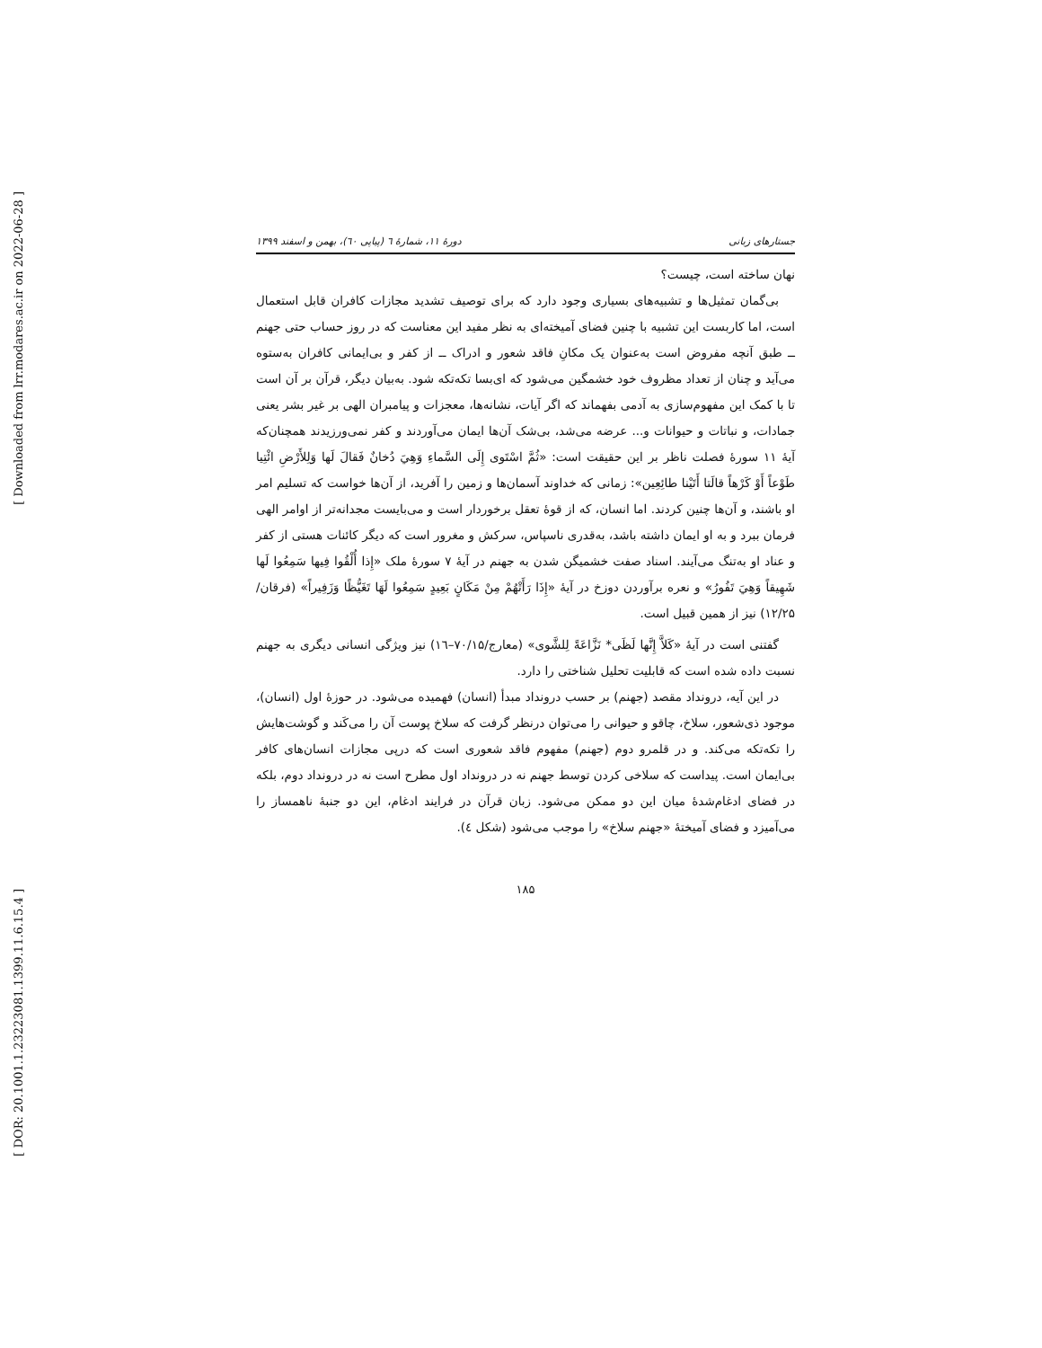[ Downloaded from lrr.modares.ac.ir on 2022-06-28 ]
[ DOR: 20.1001.1.23223081.1399.11.6.15.4 ]
جستارهای زبانی دورهٔ ۱۱، شمارهٔ ٦ (پیاپی ٦٠)، بهمن و اسفند ۱۳۹۹
نهان ساخته است، چیست؟
بی‌گمان تمثیل‌ها و تشبیه‌های بسیاری وجود دارد که برای توصیف تشدید مجازات کافران قابل استعمال است، اما کاربست این تشبیه با چنین فضای آمیخته‌ای به نظر مفید این معناست که در روز حساب حتی جهنم ــ طبق آنچه مفروض است به‌عنوان یک مکانِ فاقد شعور و ادراک ــ از کفر و بی‌ایمانی کافران به‌ستوه می‌آید و چنان از تعداد مظروف خود خشمگین می‌شود که ای‌بسا تکه‌تکه شود. به‌بیان دیگر، قرآن بر آن است تا با کمک این مفهوم‌سازی به آدمی بفهماند که اگر آیات، نشانه‌ها، معجزات و پیامبران الهی بر غیر بشر یعنی جمادات، و نباتات و حیوانات و... عرضه می‌شد، بی‌شک آن‌ها ایمان می‌آوردند و کفر نمی‌ورزیدند همچنان‌که آیهٔ ۱۱ سورهٔ فصلت ناظر بر این حقیقت است: «ثُمَّ اسْتَوى إِلَى السَّماءِ وَهِيَ دُخانٌ فَقالَ لَها وَلِلأَرْضِ ائْتِيا طَوْعاً أَوْ كَرْهاً قالَتا أَتَيْنا طائِعِين»: زمانی که خداوند آسمان‌ها و زمین را آفرید، از آن‌ها خواست که تسلیم امر او باشند، و آن‌ها چنین کردند. اما انسان، که از قوهٔ تعقل برخوردار است و می‌بایست مجدانه‌تر از اوامر الهی فرمان ببرد و به او ایمان داشته باشد، به‌قدری ناسپاس، سرکش و مغرور است که دیگر کائنات هستی از کفر و عناد او به‌تنگ می‌آیند. اسناد صفت خشمیگن شدن به جهنم در آیهٔ ۷ سورهٔ ملک «إِذا أُلْقُوا فِيها سَمِعُوا لَها شَهِيقاً وَهِيَ تَفُورُ» و نعره برآوردن دوزخ در آیهٔ «إِذَا رَأَتْهُمْ مِنْ مَكَانٍ بَعِيدٍ سَمِعُوا لَهَا تَغَيُّظًا وَزَفِيراً» (فرقان/۱۲/۲۵) نیز از همین قبیل است.
گفتنی است در آیهٔ «كَلاَّ إِنَّها لَظَى* نَزَّاعَةً لِلشَّوى» (معارج/۷۰/۱۵–۱٦) نیز ویژگی انسانی دیگری به جهنم نسبت داده شده است که قابلیت تحلیل شناختی را دارد.
در این آیه، درونداد مقصد (جهنم) بر حسب درونداد مبدأ (انسان) فهمیده می‌شود. در حوزهٔ اول (انسان)، موجود ذی‌شعور، سلاخ، چاقو و حیوانی را می‌توان درنظر گرفت که سلاخ پوست آن را می‌کَند و گوشت‌هایش را تکه‌تکه می‌کند. و در قلمرو دوم (جهنم) مفهوم فاقد شعوری است که درپی مجازات انسان‌های کافر بی‌ایمان است. پیداست که سلاخی کردن توسط جهنم نه در درونداد اول مطرح است نه در درونداد دوم، بلکه در فضای ادغام‌شدهٔ میان این دو ممکن می‌شود. زبان قرآن در فرایند ادغام، این دو جنبهٔ ناهمساز را می‌آمیزد و فضای آمیختهٔ «جهنم سلاخ» را موجب می‌شود (شکل ٤).
۱۸۵